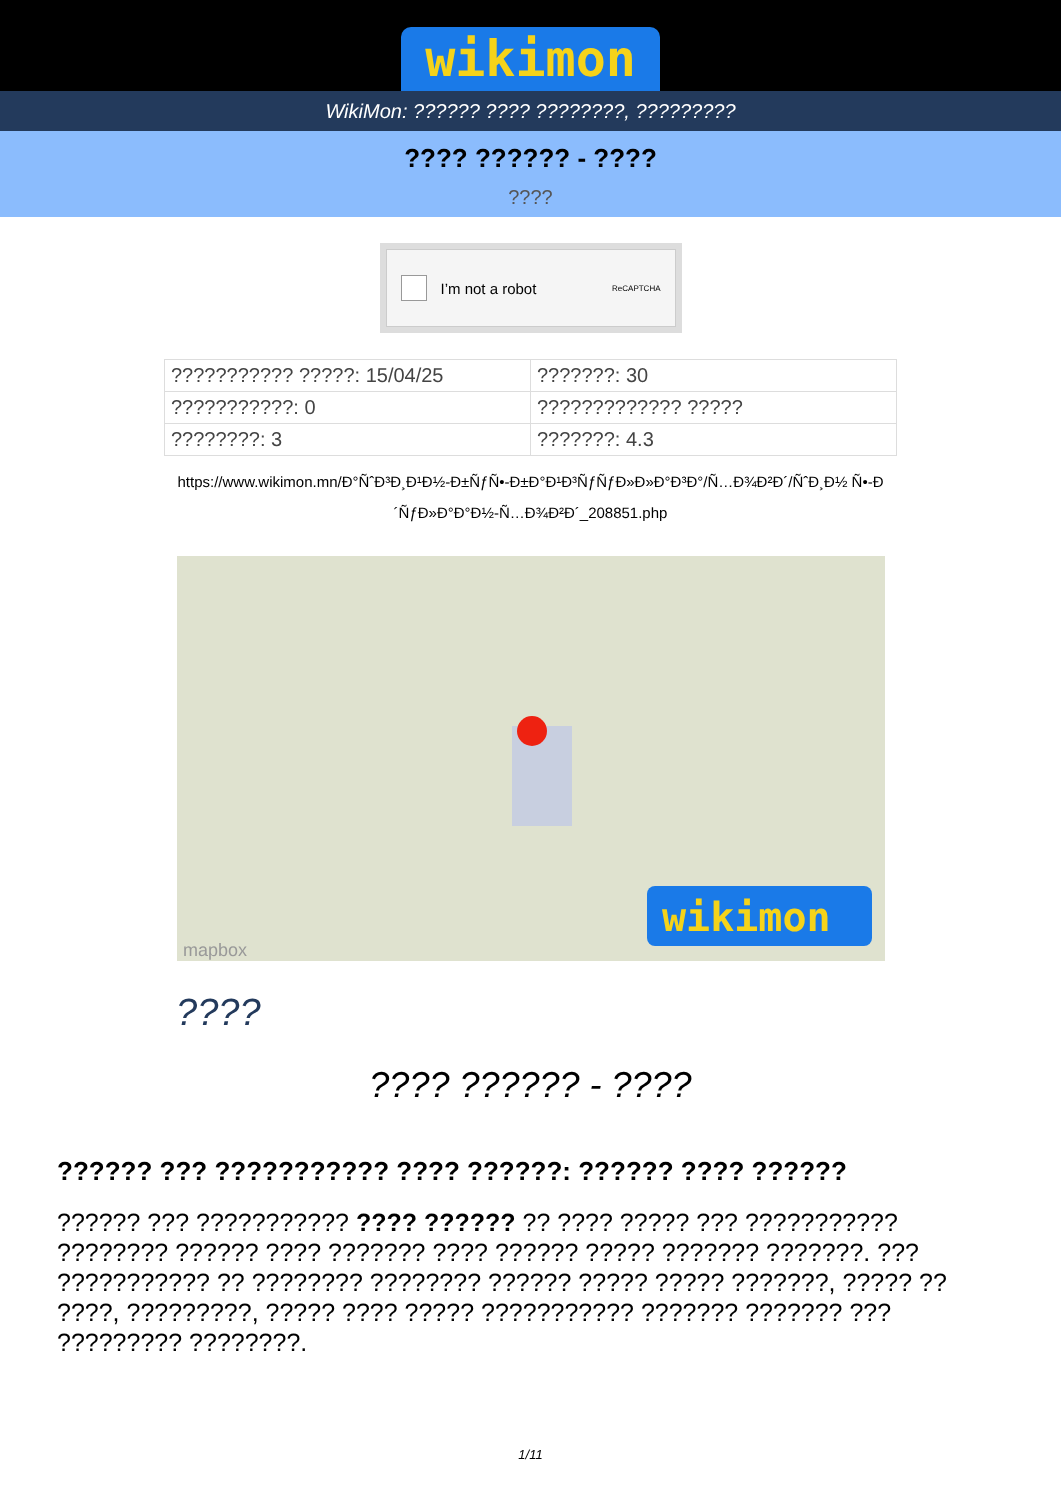wikimon
WikiMon: ?????? ???? ????????, ?????????
???? ?????? - ????
????
I’m not a robot ReCAPTCHA
| ??????????? ?????: 15/04/25 | ???????: 30 |
| ???????????: 0 | ????????????? ????? |
| ????????: 3 | ???????: 4.3 |
https://www.wikimon.mn/Ð°ÑˆÐ³Ð¸Ð¹Ð½-Ð±ÑƒÑ•-Ð±Ð°Ð¹Ð³ÑƒÑƒÐ»Ð»Ð°Ð³Ð°/Ñ…Ð¾Ð²Ð´/ÑˆÐ¸Ð½ Ñ•-Ð´ÑƒÐ»Ð°Ð°Ð½-Ñ…Ð¾Ð²Ð´_208851.php
wikimon
mapbox
????
???? ?????? - ????
?????? ??? ??????????? ???? ??????: ?????? ???? ??????
?????? ??? ??????????? ???? ?????? ?? ???? ????? ??? ??????????? ???????? ?????? ???? ??????? ???? ?????? ????? ??????? ???????. ??? ??????????? ?? ???????? ???????? ?????? ????? ????? ???????, ????? ?? ????, ?????????, ????? ???? ????? ??????????? ??????? ??????? ??? ????????? ????????.
1/11